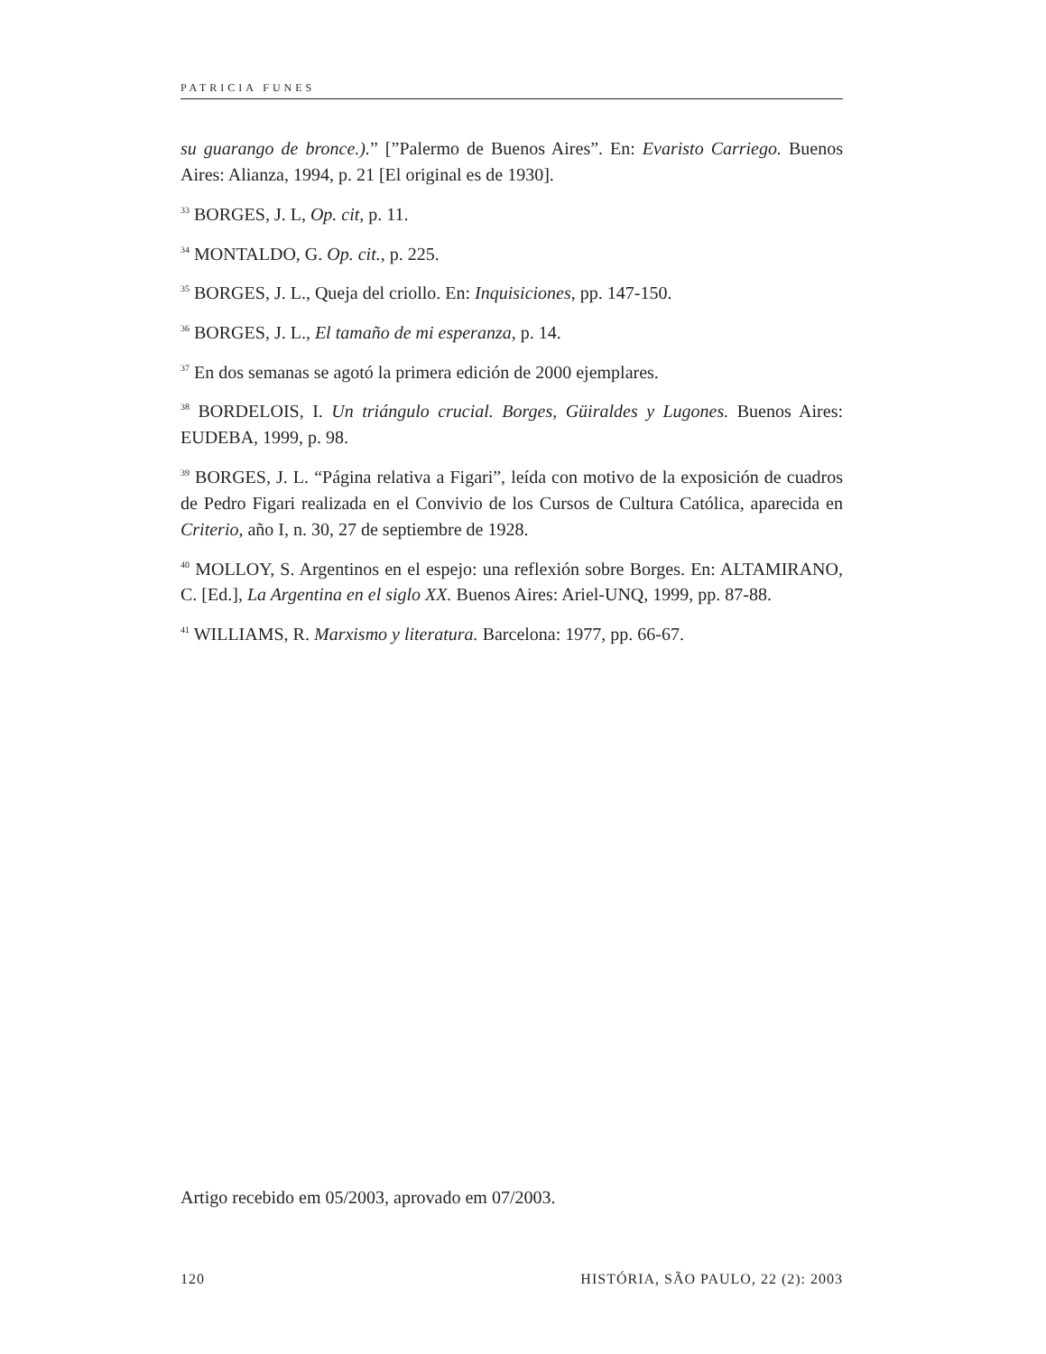PATRICIA FUNES
su guarango de bronce.).” [”Palermo de Buenos Aires”. En: Evaristo Carriego. Buenos Aires: Alianza, 1994, p. 21 [El original es de 1930].
<sup>33</sup> BORGES, J. L, Op. cit, p. 11.
<sup>34</sup> MONTALDO, G. Op. cit., p. 225.
<sup>35</sup> BORGES, J. L., Queja del criollo. En: Inquisiciones, pp. 147-150.
<sup>36</sup> BORGES, J. L., El tamaño de mi esperanza, p. 14.
<sup>37</sup> En dos semanas se agotó la primera edición de 2000 ejemplares.
<sup>38</sup> BORDELOIS, I. Un triángulo crucial. Borges, Güiraldes y Lugones. Buenos Aires: EUDEBA, 1999, p. 98.
<sup>39</sup> BORGES, J. L. “Página relativa a Figari”, leída con motivo de la exposición de cuadros de Pedro Figari realizada en el Convivio de los Cursos de Cultura Católica, aparecida en Criterio, año I, n. 30, 27 de septiembre de 1928.
<sup>40</sup> MOLLOY, S. Argentinos en el espejo: una reflexión sobre Borges. En: ALTAMIRANO, C. [Ed.], La Argentina en el siglo XX. Buenos Aires: Ariel-UNQ, 1999, pp. 87-88.
<sup>41</sup> WILLIAMS, R. Marxismo y literatura. Barcelona: 1977, pp. 66-67.
Artigo recebido em 05/2003, aprovado em 07/2003.
120 HISTÓRIA, SÃO PAULO, 22 (2): 2003